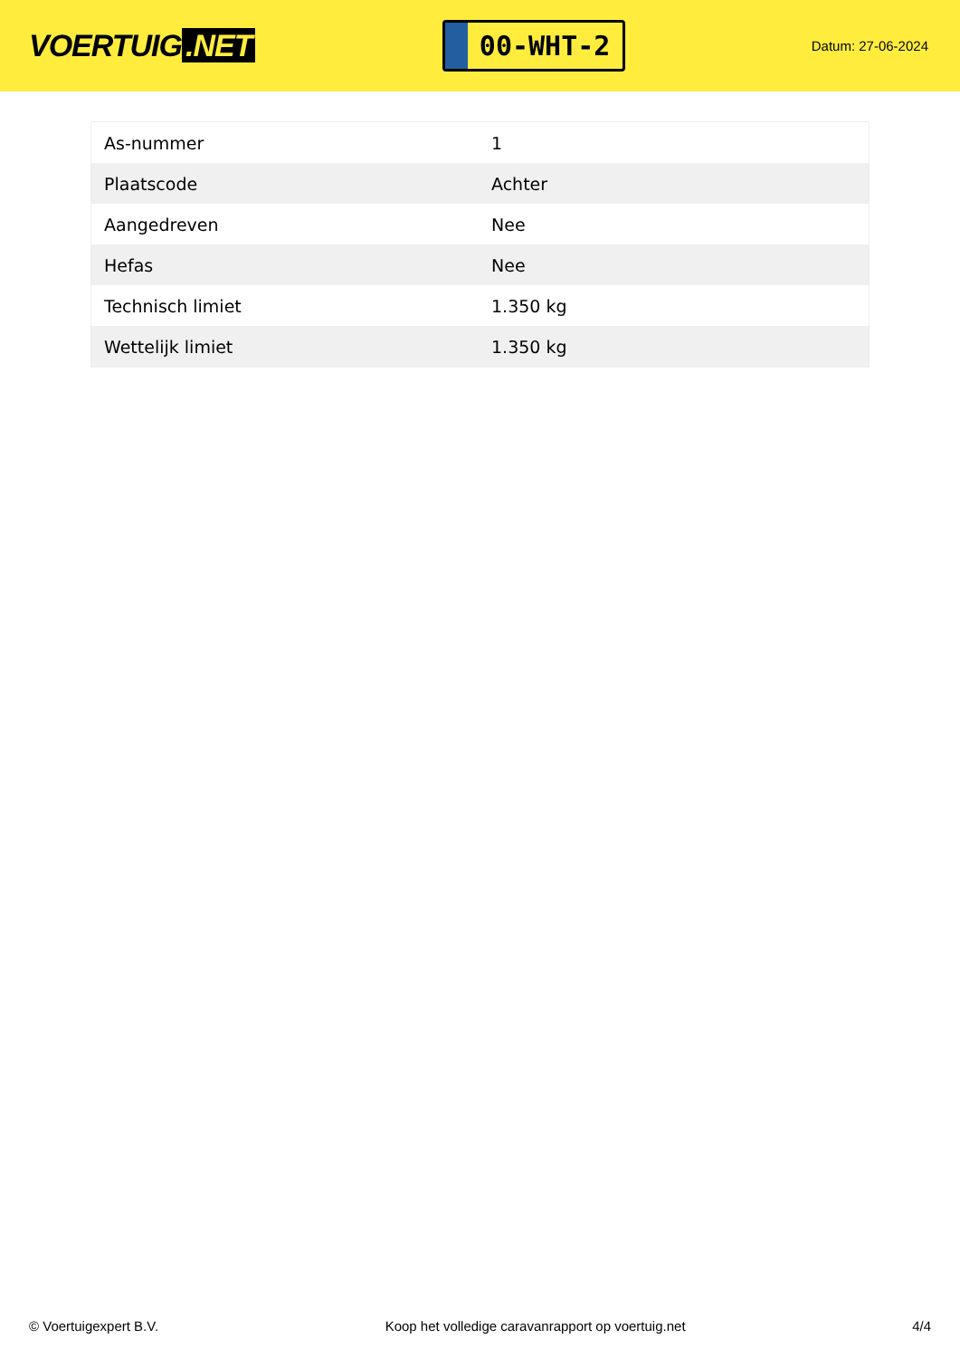VOERTUIG.NET
00-WHT-2
Datum: 27-06-2024
| As-nummer | 1 |
| Plaatscode | Achter |
| Aangedreven | Nee |
| Hefas | Nee |
| Technisch limiet | 1.350 kg |
| Wettelijk limiet | 1.350 kg |
© Voertuigexpert B.V. Koop het volledige caravanrapport op voertuig.net 4/4